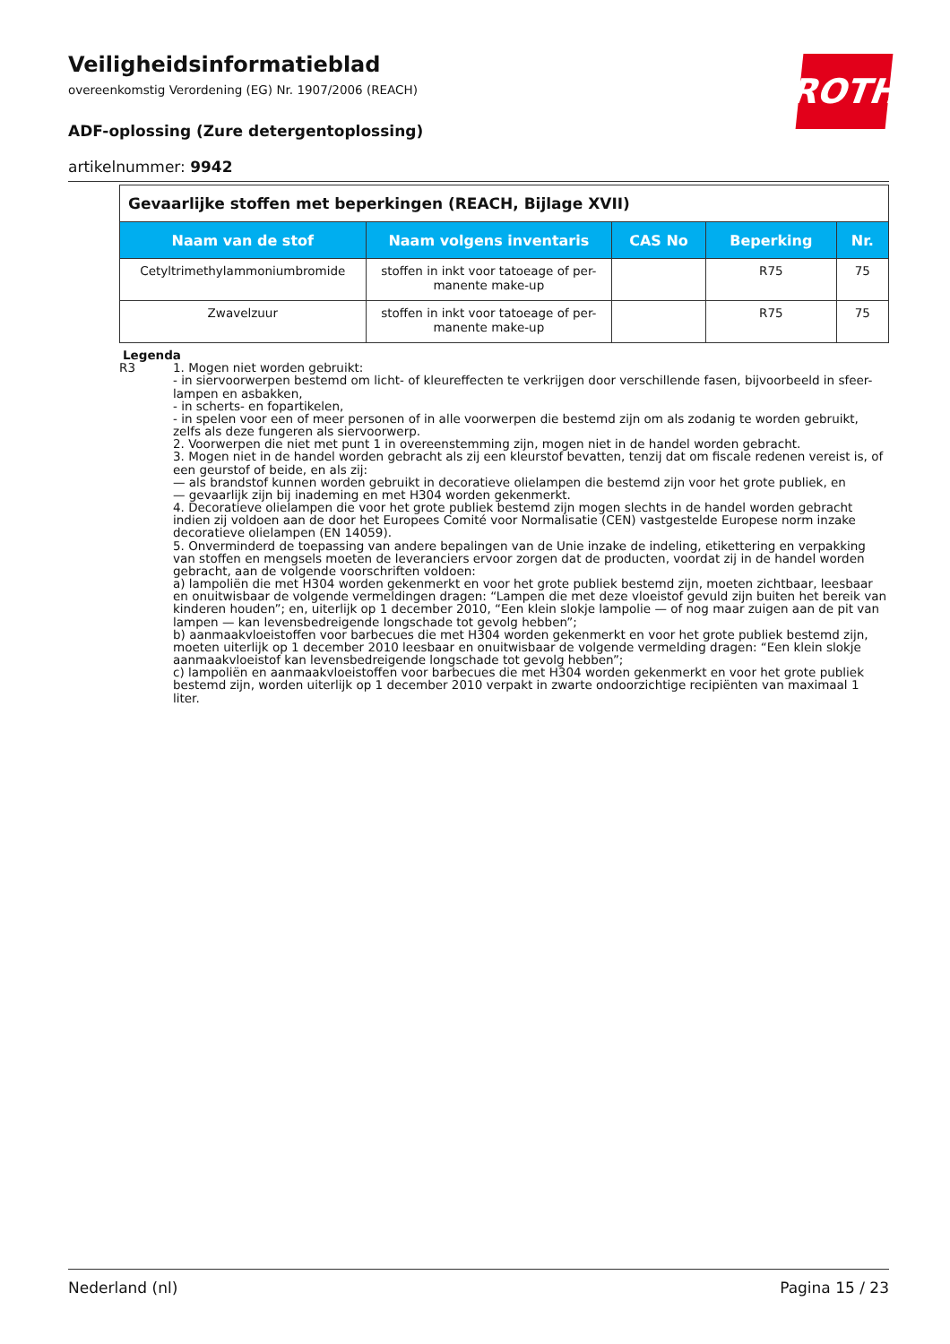Veiligheidsinformatieblad
overeenkomstig Verordening (EG) Nr. 1907/2006 (REACH)
ADF-oplossing (Zure detergentoplossing)
artikelnummer: 9942
ROTH
Gevaarlijke stoffen met beperkingen (REACH, Bijlage XVII)
| Naam van de stof | Naam volgens inventaris | CAS No | Beperking | Nr. |
| --- | --- | --- | --- | --- |
| Cetyltrimethylammoniumbromide | stoffen in inkt voor tatoeage of per-manente make-up | | R75 | 75 |
| Zwavelzuur | stoffen in inkt voor tatoeage of per-manente make-up | | R75 | 75 |
Legenda
R3 1. Mogen niet worden gebruikt:
- in siervoorwerpen bestemd om licht- of kleureffecten te verkrijgen door verschillende fasen, bijvoorbeeld in sfeer-lampen en asbakken,
- in scherts- en fopartikelen,
- in spelen voor een of meer personen of in alle voorwerpen die bestemd zijn om als zodanig te worden gebruikt, zelfs als deze fungeren als siervoorwerp.
2. Voorwerpen die niet met punt 1 in overeenstemming zijn, mogen niet in de handel worden gebracht.
3. Mogen niet in de handel worden gebracht als zij een kleurstof bevatten, tenzij dat om fiscale redenen vereist is, of een geurstof of beide, en als zij:
— als brandstof kunnen worden gebruikt in decoratieve olielampen die bestemd zijn voor het grote publiek, en
— gevaarlijk zijn bij inademing en met H304 worden gekenmerkt.
4. Decoratieve olielampen die voor het grote publiek bestemd zijn mogen slechts in de handel worden gebracht indien zij voldoen aan de door het Europees Comité voor Normalisatie (CEN) vastgestelde Europese norm inzake decoratieve olielampen (EN 14059).
5. Onverminderd de toepassing van andere bepalingen van de Unie inzake de indeling, etikettering en verpakking van stoffen en mengsels moeten de leveranciers ervoor zorgen dat de producten, voordat zij in de handel worden gebracht, aan de volgende voorschriften voldoen:
a) lampoliën die met H304 worden gekenmerkt en voor het grote publiek bestemd zijn, moeten zichtbaar, leesbaar en onuitwisbaar de volgende vermeldingen dragen: “Lampen die met deze vloeistof gevuld zijn buiten het bereik van kinderen houden”; en, uiterlijk op 1 december 2010, “Een klein slokje lampolie — of nog maar zuigen aan de pit van lampen — kan levensbedreigende longschade tot gevolg hebben”;
b) aanmaakvloeistoffen voor barbecues die met H304 worden gekenmerkt en voor het grote publiek bestemd zijn, moeten uiterlijk op 1 december 2010 leesbaar en onuitwisbaar de volgende vermelding dragen: “Een klein slokje aanmaakvloeistof kan levensbedreigende longschade tot gevolg hebben”;
c) lampoliën en aanmaakvloeistoffen voor barbecues die met H304 worden gekenmerkt en voor het grote publiek bestemd zijn, worden uiterlijk op 1 december 2010 verpakt in zwarte ondoorzichtige recipiënten van maximaal 1 liter.
Nederland (nl) Pagina 15 / 23